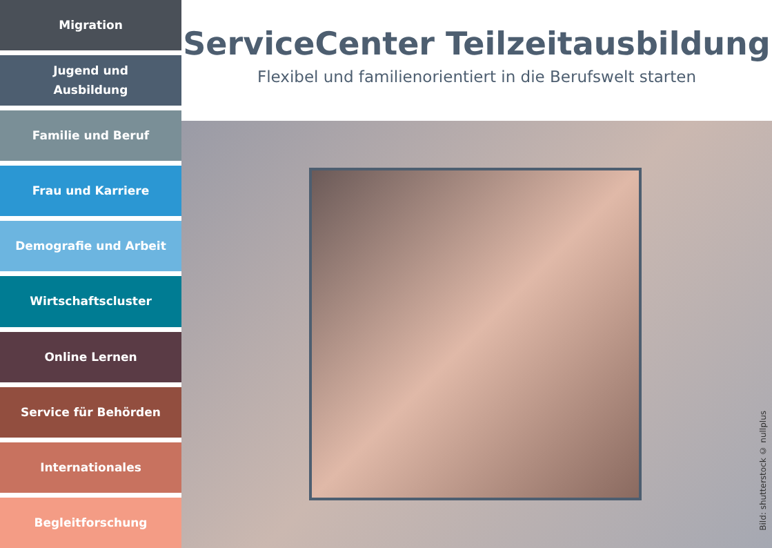Migration
Jugend und
Ausbildung
Familie und Beruf
Frau und Karriere
Demografie und Arbeit
Wirtschaftscluster
Online Lernen
Service für Behörden
Internationales
Begleitforschung
ServiceCenter Teilzeitausbildung
Flexibel und familienorientiert in die Berufswelt starten
Bild: shutterstock © nullplus